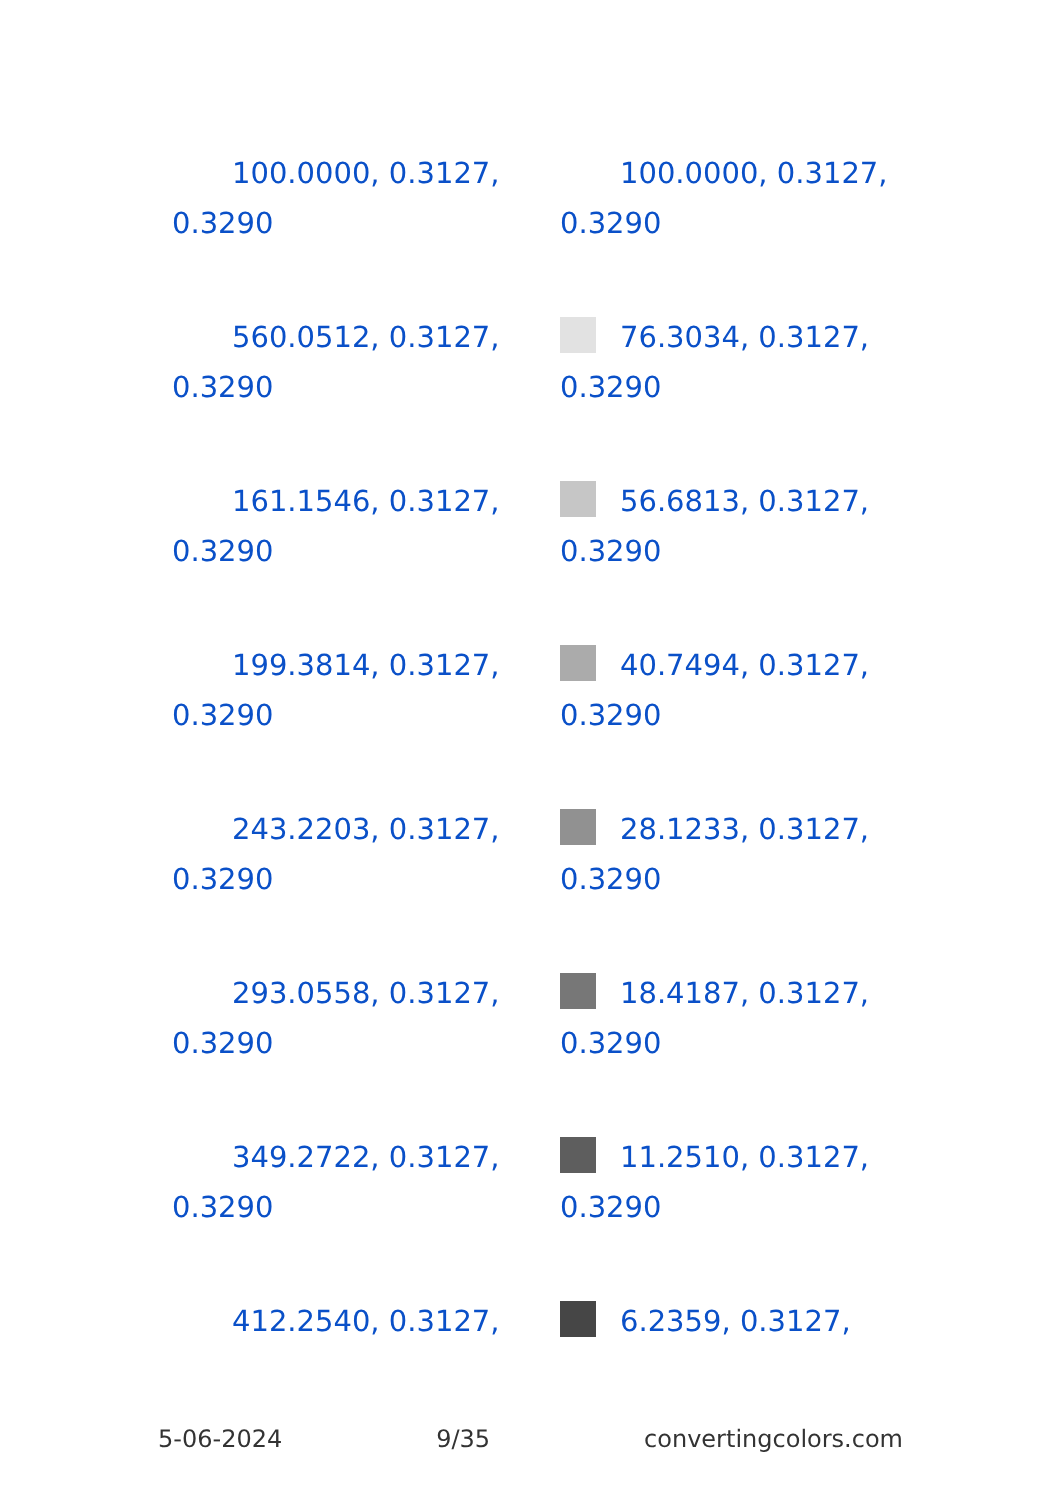100.0000, 0.3127,
0.3290
100.0000, 0.3127,
0.3290
560.0512, 0.3127,
0.3290
76.3034, 0.3127,
0.3290
161.1546, 0.3127,
0.3290
56.6813, 0.3127,
0.3290
199.3814, 0.3127,
0.3290
40.7494, 0.3127,
0.3290
243.2203, 0.3127,
0.3290
28.1233, 0.3127,
0.3290
293.0558, 0.3127,
0.3290
18.4187, 0.3127,
0.3290
349.2722, 0.3127,
0.3290
11.2510, 0.3127,
0.3290
412.2540, 0.3127,
6.2359, 0.3127,
5-06-2024 9/35 convertingcolors.com